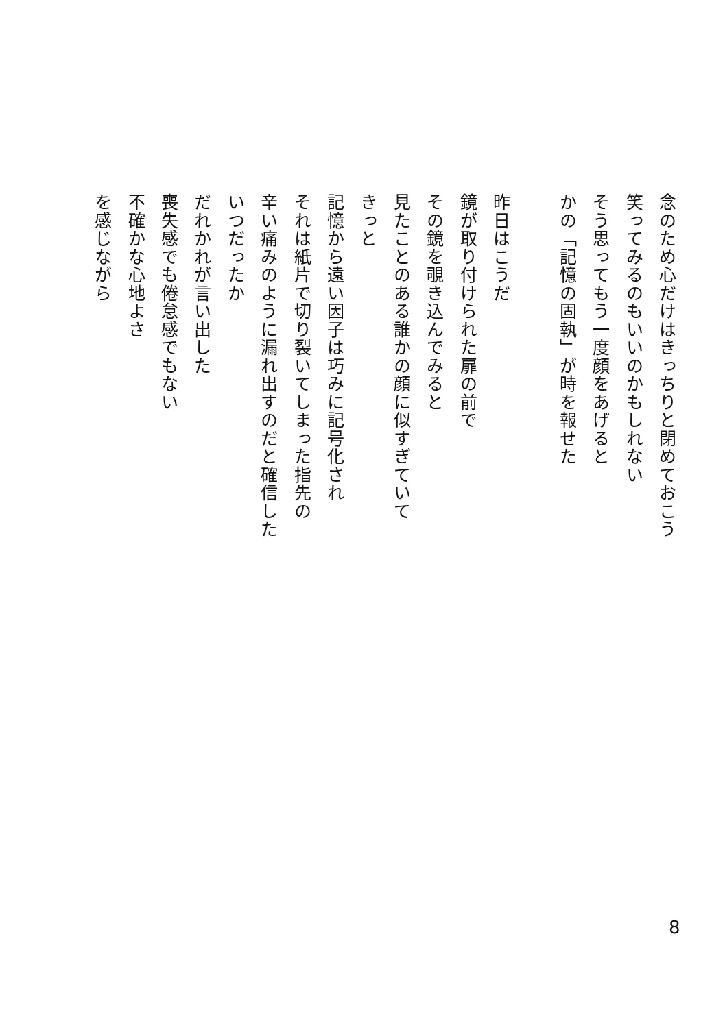念のため心だけはきっちりと閉めておこう
笑ってみるのもいいのかもしれない
そう思ってもう一度顔をあげると
かの「記憶の固執」が時を報せた
　
昨日はこうだ
鏡が取り付けられた扉の前で
その鏡を覗き込んでみると
見たことのある誰かの顔に似すぎていて
きっと
記憶から遠い因子は巧みに記号化され
それは紙片で切り裂いてしまった指先の
辛い痛みのように漏れ出すのだと確信した
いつだったか
だれかれが言い出した
喪失感でも倦怠感でもない
不確かな心地よさ
を感じながら
8